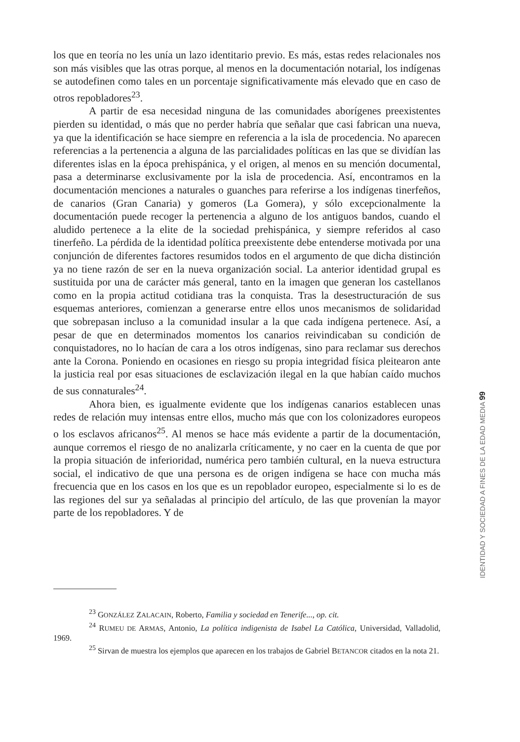los que en teoría no les unía un lazo identitario previo. Es más, estas redes relacionales nos son más visibles que las otras porque, al menos en la documentación notarial, los indígenas se autodefinen como tales en un porcentaje significativamente más elevado que en caso de otros repobladores<sup>23</sup>.
A partir de esa necesidad ninguna de las comunidades aborígenes preexistentes pierden su identidad, o más que no perder habría que señalar que casi fabrican una nueva, ya que la identificación se hace siempre en referencia a la isla de procedencia. No aparecen referencias a la pertenencia a alguna de las parcialidades políticas en las que se dividían las diferentes islas en la época prehispánica, y el origen, al menos en su mención documental, pasa a determinarse exclusivamente por la isla de procedencia. Así, encontramos en la documentación menciones a naturales o guanches para referirse a los indígenas tinerfeños, de canarios (Gran Canaria) y gomeros (La Gomera), y sólo excepcionalmente la documentación puede recoger la pertenencia a alguno de los antiguos bandos, cuando el aludido pertenece a la elite de la sociedad prehispánica, y siempre referidos al caso tinerfeño. La pérdida de la identidad política preexistente debe entenderse motivada por una conjunción de diferentes factores resumidos todos en el argumento de que dicha distinción ya no tiene razón de ser en la nueva organización social. La anterior identidad grupal es sustituida por una de carácter más general, tanto en la imagen que generan los castellanos como en la propia actitud cotidiana tras la conquista. Tras la desestructuración de sus esquemas anteriores, comienzan a generarse entre ellos unos mecanismos de solidaridad que sobrepasan incluso a la comunidad insular a la que cada indígena pertenece. Así, a pesar de que en determinados momentos los canarios reivindicaban su condición de conquistadores, no lo hacían de cara a los otros indígenas, sino para reclamar sus derechos ante la Corona. Poniendo en ocasiones en riesgo su propia integridad física pleitearon ante la justicia real por esas situaciones de esclavización ilegal en la que habían caído muchos de sus connaturales<sup>24</sup>.
Ahora bien, es igualmente evidente que los indígenas canarios establecen unas redes de relación muy intensas entre ellos, mucho más que con los colonizadores europeos o los esclavos africanos<sup>25</sup>. Al menos se hace más evidente a partir de la documentación, aunque corremos el riesgo de no analizarla críticamente, y no caer en la cuenta de que por la propia situación de inferioridad, numérica pero también cultural, en la nueva estructura social, el indicativo de que una persona es de origen indígena se hace con mucha más frecuencia que en los casos en los que es un repoblador europeo, especialmente si lo es de las regiones del sur ya señaladas al principio del artículo, de las que provenían la mayor parte de los repobladores. Y de
<sup>23</sup> GONZÁLEZ ZALACAIN, Roberto, Familia y sociedad en Tenerife..., op. cit.
<sup>24</sup> RUMEU DE ARMAS, Antonio, La política indigenista de Isabel La Católica, Universidad, Valladolid, 1969.
<sup>25</sup> Sirvan de muestra los ejemplos que aparecen en los trabajos de Gabriel BETANCOR citados en la nota 21.
IDENTIDAD Y SOCIEDAD A FINES DE LA EDAD MEDIA 99